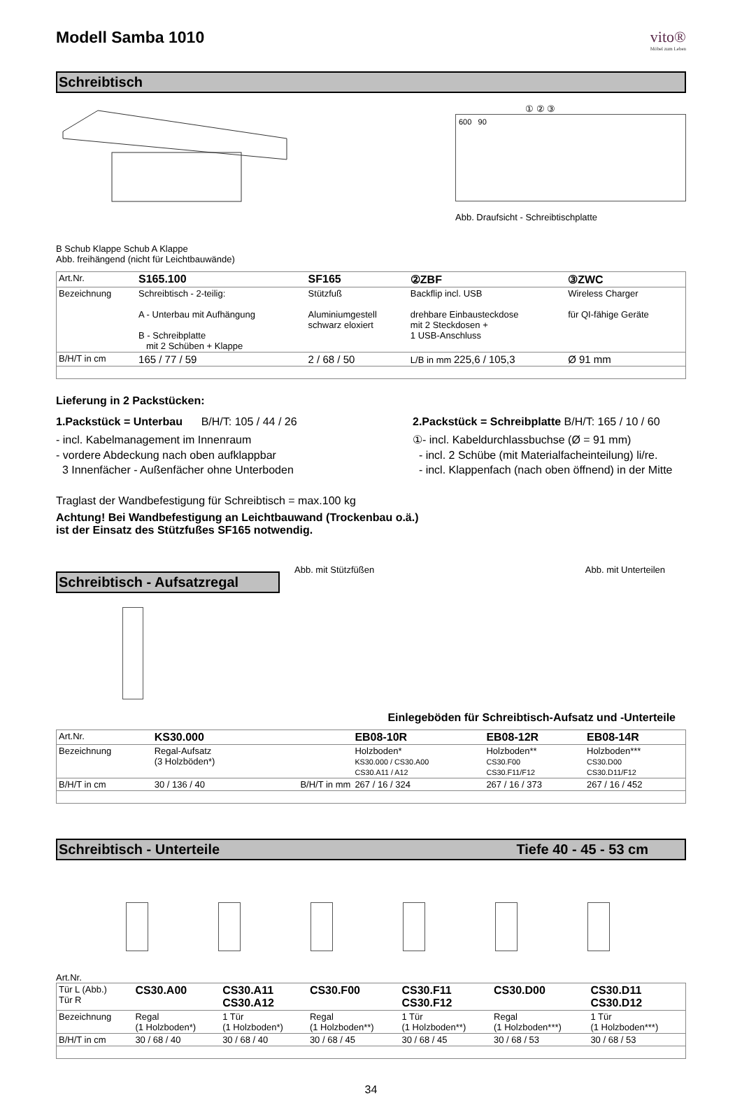Modell Samba 1010 vito®
Möbel zum Leben
Schreibtisch
B Schub Klappe Schub A Klappe
Abb. freihängend (nicht für Leichtbauwände)
① ② ③
600 90
Abb. Draufsicht - Schreibtischplatte
| Art.Nr. | S165.100 | SF165 | ②ZBF | ③ZWC |
| Bezeichnung | Schreibtisch - 2-teilig: A - Unterbau mit Aufhängung B - Schreibplatte mit 2 Schüben + Klappe | Stützfuß Aluminiumgestell schwarz eloxiert | Backflip incl. USB drehbare Einbausteckdose mit 2 Steckdosen + 1 USB-Anschluss | Wireless Charger für QI-fähige Geräte |
| B/H/T in cm | 165 / 77 / 59 | 2 / 68 / 50 | L/B in mm 225,6 / 105,3 | Ø 91 mm |
Lieferung in 2 Packstücken:
1.Packstück = Unterbau B/H/T: 105 / 44 / 26
- incl. Kabelmanagement im Innenraum
- vordere Abdeckung nach oben aufklappbar
3 Innenfächer - Außenfächer ohne Unterboden
2.Packstück = Schreibplatte B/H/T: 165 / 10 / 60
①- incl. Kabeldurchlassbuchse (Ø = 91 mm)
- incl. 2 Schübe (mit Materialfacheinteilung) li/re.
- incl. Klappenfach (nach oben öffnend) in der Mitte
Traglast der Wandbefestigung für Schreibtisch = max.100 kg
Achtung! Bei Wandbefestigung an Leichtbauwand (Trockenbau o.ä.)
ist der Einsatz des Stützfußes SF165 notwendig.
Schreibtisch - Aufsatzregal
Abb. mit Stützfüßen Abb. mit Unterteilen
Einlegeböden für Schreibtisch-Aufsatz und -Unterteile
| Art.Nr. | KS30.000 | | EB08-10R | EB08-12R | EB08-14R |
| Bezeichnung | Regal-Aufsatz (3 Holzböden*) | | Holzboden* KS30.000 / CS30.A00 CS30.A11 / A12 | Holzboden** CS30.F00 CS30.F11/F12 | Holzboden*** CS30.D00 CS30.D11/F12 |
| B/H/T in cm | 30 / 136 / 40 | B/H/T in mm | 267 / 16 / 324 | 267 / 16 / 373 | 267 / 16 / 452 |
Schreibtisch - Unterteile Tiefe 40 - 45 - 53 cm
Art.Nr.
| Tür L (Abb.) Tür R | CS30.A00 | CS30.A11 CS30.A12 | CS30.F00 | CS30.F11 CS30.F12 | CS30.D00 | CS30.D11 CS30.D12 |
| Bezeichnung | Regal (1 Holzboden*) | 1 Tür (1 Holzboden*) | Regal (1 Holzboden**) | 1 Tür (1 Holzboden**) | Regal (1 Holzboden***) | 1 Tür (1 Holzboden***) |
| B/H/T in cm | 30 / 68 / 40 | 30 / 68 / 40 | 30 / 68 / 45 | 30 / 68 / 45 | 30 / 68 / 53 | 30 / 68 / 53 |
34